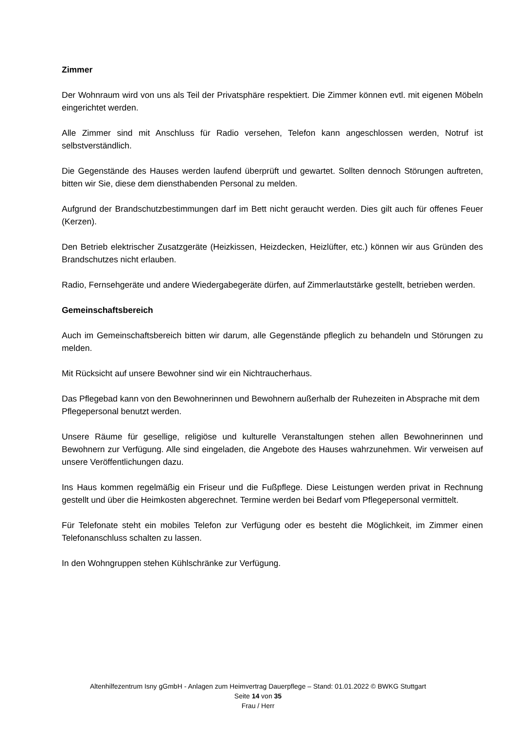Zimmer
Der Wohnraum wird von uns als Teil der Privatsphäre respektiert. Die Zimmer können evtl. mit eigenen Möbeln eingerichtet werden.
Alle Zimmer sind mit Anschluss für Radio versehen, Telefon kann angeschlossen werden, Notruf ist selbstverständlich.
Die Gegenstände des Hauses werden laufend überprüft und gewartet. Sollten dennoch Störungen auftreten, bitten wir Sie, diese dem diensthabenden Personal zu melden.
Aufgrund der Brandschutzbestimmungen darf im Bett nicht geraucht werden. Dies gilt auch für offenes Feuer (Kerzen).
Den Betrieb elektrischer Zusatzgeräte (Heizkissen, Heizdecken, Heizlüfter, etc.) können wir aus Gründen des Brandschutzes nicht erlauben.
Radio, Fernsehgeräte und andere Wiedergabegeräte dürfen, auf Zimmerlautstärke gestellt, betrieben werden.
Gemeinschaftsbereich
Auch im Gemeinschaftsbereich bitten wir darum, alle Gegenstände pfleglich zu behandeln und Störungen zu melden.
Mit Rücksicht auf unsere Bewohner sind wir ein Nichtraucherhaus.
Das Pflegebad kann von den Bewohnerinnen und Bewohnern außerhalb der Ruhezeiten in Absprache mit dem Pflegepersonal benutzt werden.
Unsere Räume für gesellige, religiöse und kulturelle Veranstaltungen stehen allen Bewohnerinnen und Bewohnern zur Verfügung. Alle sind eingeladen, die Angebote des Hauses wahrzunehmen. Wir verweisen auf unsere Veröffentlichungen dazu.
Ins Haus kommen regelmäßig ein Friseur und die Fußpflege. Diese Leistungen werden privat in Rechnung gestellt und über die Heimkosten abgerechnet. Termine werden bei Bedarf vom Pflegepersonal vermittelt.
Für Telefonate steht ein mobiles Telefon zur Verfügung oder es besteht die Möglichkeit, im Zimmer einen Telefonanschluss schalten zu lassen.
In den Wohngruppen stehen Kühlschränke zur Verfügung.
Altenhilfezentrum Isny gGmbH - Anlagen zum Heimvertrag Dauerpflege – Stand: 01.01.2022 © BWKG Stuttgart
Seite 14 von 35
Frau / Herr